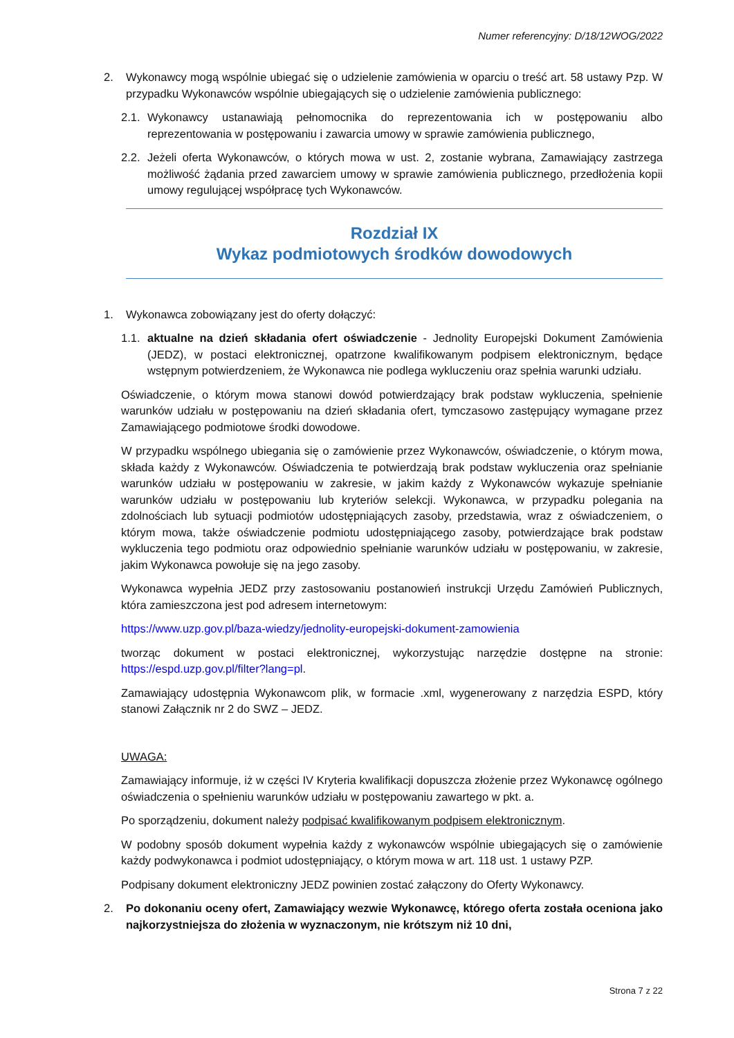Numer referencyjny: D/18/12WOG/2022
2. Wykonawcy mogą wspólnie ubiegać się o udzielenie zamówienia w oparciu o treść art. 58 ustawy Pzp. W przypadku Wykonawców wspólnie ubiegających się o udzielenie zamówienia publicznego:
2.1. Wykonawcy ustanawiają pełnomocnika do reprezentowania ich w postępowaniu albo reprezentowania w postępowaniu i zawarcia umowy w sprawie zamówienia publicznego,
2.2. Jeżeli oferta Wykonawców, o których mowa w ust. 2, zostanie wybrana, Zamawiający zastrzega możliwość żądania przed zawarciem umowy w sprawie zamówienia publicznego, przedłożenia kopii umowy regulującej współpracę tych Wykonawców.
Rozdział IX
Wykaz podmiotowych środków dowodowych
1. Wykonawca zobowiązany jest do oferty dołączyć:
1.1. aktualne na dzień składania ofert oświadczenie - Jednolity Europejski Dokument Zamówienia (JEDZ), w postaci elektronicznej, opatrzone kwalifikowanym podpisem elektronicznym, będące wstępnym potwierdzeniem, że Wykonawca nie podlega wykluczeniu oraz spełnia warunki udziału.
Oświadczenie, o którym mowa stanowi dowód potwierdzający brak podstaw wykluczenia, spełnienie warunków udziału w postępowaniu na dzień składania ofert, tymczasowo zastępujący wymagane przez Zamawiającego podmiotowe środki dowodowe.
W przypadku wspólnego ubiegania się o zamówienie przez Wykonawców, oświadczenie, o którym mowa, składa każdy z Wykonawców. Oświadczenia te potwierdzają brak podstaw wykluczenia oraz spełnianie warunków udziału w postępowaniu w zakresie, w jakim każdy z Wykonawców wykazuje spełnianie warunków udziału w postępowaniu lub kryteriów selekcji. Wykonawca, w przypadku polegania na zdolnościach lub sytuacji podmiotów udostępniających zasoby, przedstawia, wraz z oświadczeniem, o którym mowa, także oświadczenie podmiotu udostępniającego zasoby, potwierdzające brak podstaw wykluczenia tego podmiotu oraz odpowiednio spełnianie warunków udziału w postępowaniu, w zakresie, jakim Wykonawca powołuje się na jego zasoby.
Wykonawca wypełnia JEDZ przy zastosowaniu postanowień instrukcji Urzędu Zamówień Publicznych, która zamieszczona jest pod adresem internetowym:
https://www.uzp.gov.pl/baza-wiedzy/jednolity-europejski-dokument-zamowienia
tworząc dokument w postaci elektronicznej, wykorzystując narzędzie dostępne na stronie: https://espd.uzp.gov.pl/filter?lang=pl.
Zamawiający udostępnia Wykonawcom plik, w formacie .xml, wygenerowany z narzędzia ESPD, który stanowi Załącznik nr 2 do SWZ – JEDZ.
UWAGA:
Zamawiający informuje, iż w części IV Kryteria kwalifikacji dopuszcza złożenie przez Wykonawcę ogólnego oświadczenia o spełnieniu warunków udziału w postępowaniu zawartego w pkt. a.
Po sporządzeniu, dokument należy podpisać kwalifikowanym podpisem elektronicznym.
W podobny sposób dokument wypełnia każdy z wykonawców wspólnie ubiegających się o zamówienie każdy podwykonawca i podmiot udostępniający, o którym mowa w art. 118 ust. 1 ustawy PZP.
Podpisany dokument elektroniczny JEDZ powinien zostać załączony do Oferty Wykonawcy.
2. Po dokonaniu oceny ofert, Zamawiający wezwie Wykonawcę, którego oferta została oceniona jako najkorzystniejsza do złożenia w wyznaczonym, nie krótszym niż 10 dni,
Strona 7 z 22